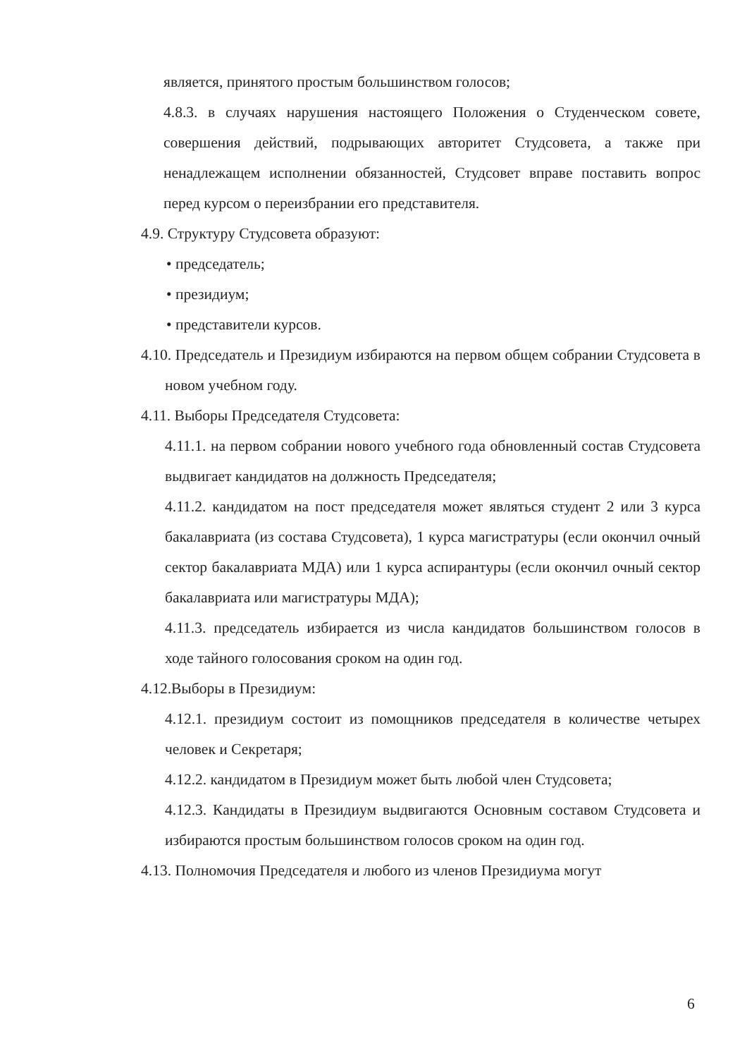является, принятого простым большинством голосов;
4.8.3. в случаях нарушения настоящего Положения о Студенческом совете, совершения действий, подрывающих авторитет Студсовета, а также при ненадлежащем исполнении обязанностей, Студсовет вправе поставить вопрос перед курсом о переизбрании его представителя.
4.9. Структуру Студсовета образуют:
• председатель;
• президиум;
• представители курсов.
4.10. Председатель и Президиум избираются на первом общем собрании Студсовета в новом учебном году.
4.11. Выборы Председателя Студсовета:
4.11.1. на первом собрании нового учебного года обновленный состав Студсовета выдвигает кандидатов на должность Председателя;
4.11.2. кандидатом на пост председателя может являться студент 2 или 3 курса бакалавриата (из состава Студсовета), 1 курса магистратуры (если окончил очный сектор бакалавриата МДА) или 1 курса аспирантуры (если окончил очный сектор бакалавриата или магистратуры МДА);
4.11.3. председатель избирается из числа кандидатов большинством голосов в ходе тайного голосования сроком на один год.
4.12.Выборы в Президиум:
4.12.1. президиум состоит из помощников председателя в количестве четырех человек и Секретаря;
4.12.2. кандидатом в Президиум может быть любой член Студсовета;
4.12.3. Кандидаты в Президиум выдвигаются Основным составом Студсовета и избираются простым большинством голосов сроком на один год.
4.13. Полномочия Председателя и любого из членов Президиума могут
6